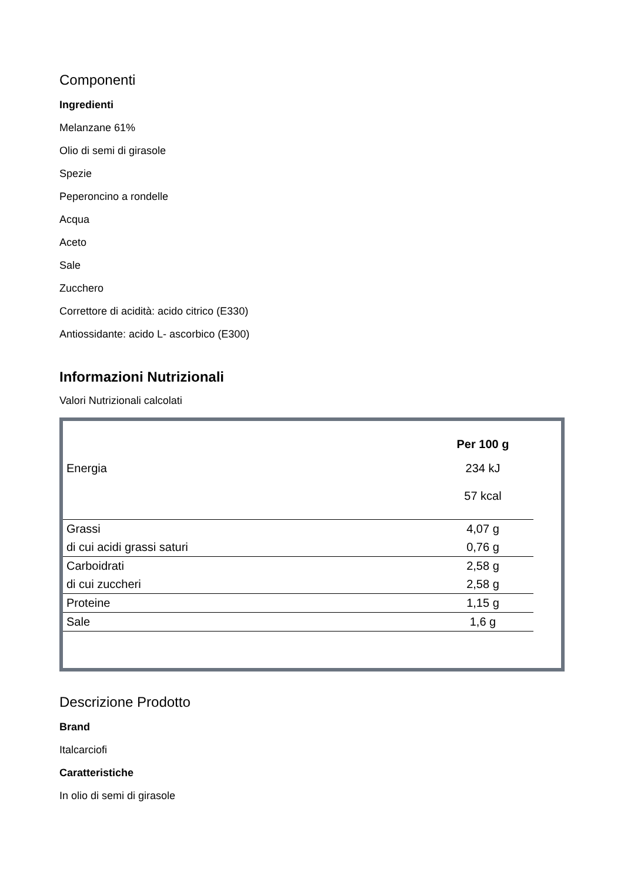Componenti
Ingredienti
Melanzane 61%
Olio di semi di girasole
Spezie
Peperoncino a rondelle
Acqua
Aceto
Sale
Zucchero
Correttore di acidità: acido citrico (E330)
Antiossidante: acido L- ascorbico (E300)
Informazioni Nutrizionali
Valori Nutrizionali calcolati
| | Per 100 g |
| Energia | 234 kJ |
| | 57 kcal |
| Grassi | 4,07 g |
| di cui acidi grassi saturi | 0,76 g |
| Carboidrati | 2,58 g |
| di cui zuccheri | 2,58 g |
| Proteine | 1,15 g |
| Sale | 1,6 g |
Descrizione Prodotto
Brand
Italcarciofi
Caratteristiche
In olio di semi di girasole